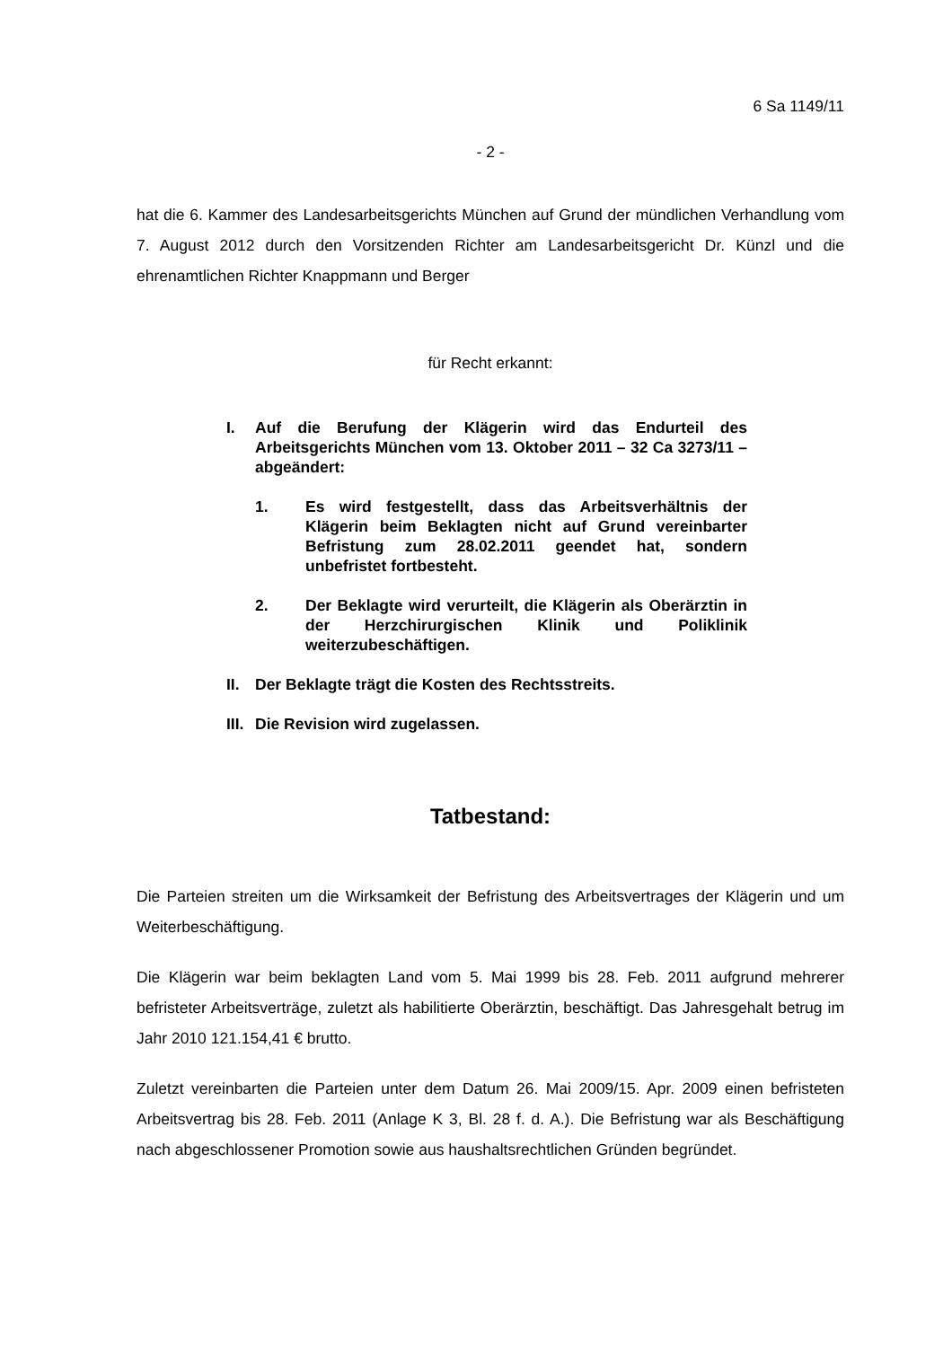6 Sa 1149/11
- 2 -
hat die 6. Kammer des Landesarbeitsgerichts München auf Grund der mündlichen Verhandlung vom 7. August 2012 durch den Vorsitzenden Richter am Landesarbeitsgericht Dr. Künzl und die ehrenamtlichen Richter Knappmann und Berger
für Recht erkannt:
I. Auf die Berufung der Klägerin wird das Endurteil des Arbeitsgerichts München vom 13. Oktober 2011 – 32 Ca 3273/11 – abgeändert:
1. Es wird festgestellt, dass das Arbeitsverhältnis der Klägerin beim Beklagten nicht auf Grund vereinbarter Befristung zum 28.02.2011 geendet hat, sondern unbefristet fortbesteht.
2. Der Beklagte wird verurteilt, die Klägerin als Oberärztin in der Herzchirurgischen Klinik und Poliklinik weiterzubeschäftigen.
II. Der Beklagte trägt die Kosten des Rechtsstreits.
III.
Die Revision wird zugelassen.
Tatbestand:
Die Parteien streiten um die Wirksamkeit der Befristung des Arbeitsvertrages der Klägerin und um Weiterbeschäftigung.
Die Klägerin war beim beklagten Land vom 5. Mai 1999 bis 28. Feb. 2011 aufgrund mehrerer befristeter Arbeitsverträge, zuletzt als habilitierte Oberärztin, beschäftigt. Das Jahresgehalt betrug im Jahr 2010 121.154,41 € brutto.
Zuletzt vereinbarten die Parteien unter dem Datum 26. Mai 2009/15. Apr. 2009 einen befristeten Arbeitsvertrag bis 28. Feb. 2011 (Anlage K 3, Bl. 28 f. d. A.). Die Befristung war als Beschäftigung nach abgeschlossener Promotion sowie aus haushaltsrechtlichen Gründen begründet.